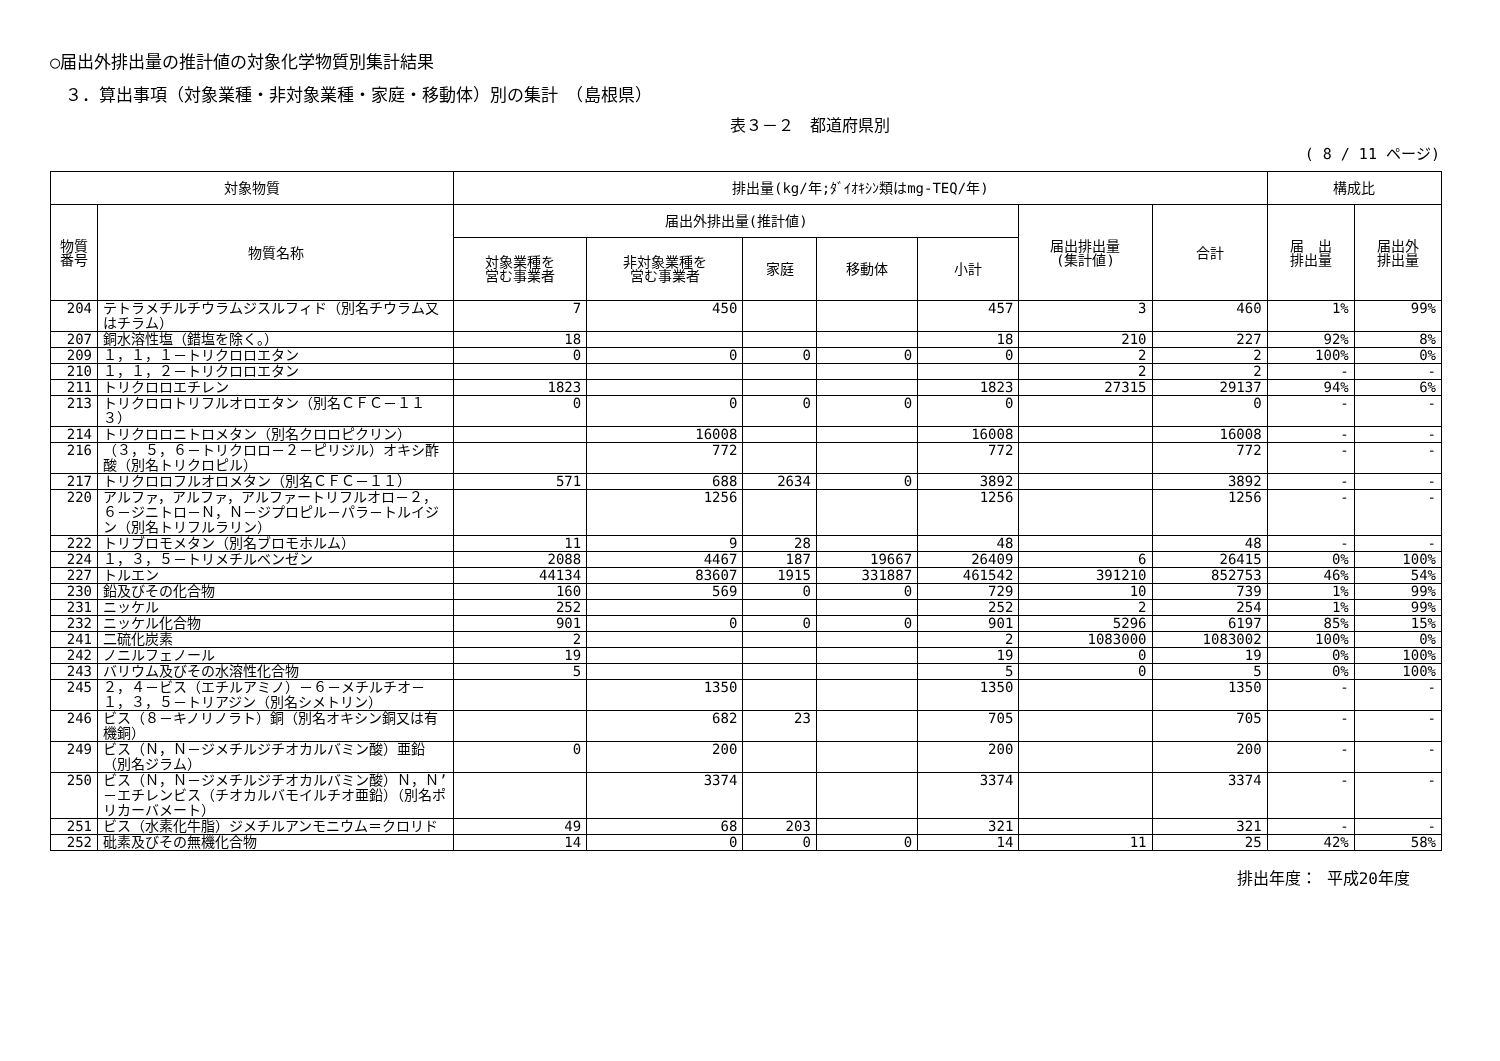○届出外排出量の推計値の対象化学物質別集計結果
３．算出事項（対象業種・非対象業種・家庭・移動体）別の集計　（島根県）
表３－２　都道府県別
( 8 / 11 ページ)
| 対象物質 | | 排出量(kg/年;ﾀﾞｲｵｷｼﾝ類はmg-TEQ/年) | | | | | | | 構成比 | |
| --- | --- | --- | --- | --- | --- | --- | --- | --- | --- | --- |
| 物質 番号 | 物質名称 | 届出外排出量(推計値) | | | | | 届出排出量 (集計値) | 合計 | 届 出 排出量 | 届出外 排出量 |
| | | 対象業種を 営む事業者 | 非対象業種を 営む事業者 | 家庭 | 移動体 | 小計 | | | | |
| 204 | テトラメチルチウラムジスルフィド（別名チウラム又はチラム） | 7 | 450 | | | 457 | 3 | 460 | 1% | 99% |
| 207 | 銅水溶性塩（錯塩を除く。） | 18 | | | | 18 | 210 | 227 | 92% | 8% |
| 209 | １，１，１－トリクロロエタン | 0 | 0 | 0 | 0 | 0 | 2 | 2 | 100% | 0% |
| 210 | １，１，２－トリクロロエタン | | | | | | 2 | 2 | - | - |
| 211 | トリクロロエチレン | 1823 | | | | 1823 | 27315 | 29137 | 94% | 6% |
| 213 | トリクロロトリフルオロエタン（別名ＣＦＣ－１１３） | 0 | 0 | 0 | 0 | 0 | | 0 | - | - |
| 214 | トリクロロニトロメタン（別名クロロピクリン） | | 16008 | | | 16008 | | 16008 | - | - |
| 216 | （３，５，６－トリクロロ－２－ピリジル）オキシ酢酸（別名トリクロピル） | | 772 | | | 772 | | 772 | - | - |
| 217 | トリクロロフルオロメタン（別名ＣＦＣ－１１） | 571 | 688 | 2634 | 0 | 3892 | | 3892 | - | - |
| 220 | アルファ，アルファ，アルファートリフルオロ－２，６－ジニトロ－Ｎ，Ｎ－ジプロピル－パラ－トルイジン（別名トリフルラリン） | | 1256 | | | 1256 | | 1256 | - | - |
| 222 | トリブロモメタン（別名ブロモホルム） | 11 | 9 | 28 | | 48 | | 48 | - | - |
| 224 | １，３，５－トリメチルベンゼン | 2088 | 4467 | 187 | 19667 | 26409 | 6 | 26415 | 0% | 100% |
| 227 | トルエン | 44134 | 83607 | 1915 | 331887 | 461542 | 391210 | 852753 | 46% | 54% |
| 230 | 鉛及びその化合物 | 160 | 569 | 0 | 0 | 729 | 10 | 739 | 1% | 99% |
| 231 | ニッケル | 252 | | | | 252 | 2 | 254 | 1% | 99% |
| 232 | ニッケル化合物 | 901 | 0 | 0 | 0 | 901 | 5296 | 6197 | 85% | 15% |
| 241 | 二硫化炭素 | 2 | | | | 2 | 1083000 | 1083002 | 100% | 0% |
| 242 | ノニルフェノール | 19 | | | | 19 | 0 | 19 | 0% | 100% |
| 243 | バリウム及びその水溶性化合物 | 5 | | | | 5 | 0 | 5 | 0% | 100% |
| 245 | ２，４－ビス（エチルアミノ）－６－メチルチオ－１，３，５－トリアジン（別名シメトリン） | | 1350 | | | 1350 | | 1350 | - | - |
| 246 | ビス（８－キノリノラト）銅（別名オキシン銅又は有機銅） | | 682 | 23 | | 705 | | 705 | - | - |
| 249 | ビス（Ｎ，Ｎ－ジメチルジチオカルバミン酸）亜鉛（別名ジラム） | 0 | 200 | | | 200 | | 200 | - | - |
| 250 | ビス（Ｎ，Ｎ－ジメチルジチオカルバミン酸）Ｎ，Ｎ’－エチレンビス（チオカルバモイルチオ亜鉛）（別名ポリカーバメート） | | 3374 | | | 3374 | | 3374 | - | - |
| 251 | ビス（水素化牛脂）ジメチルアンモニウム＝クロリド | 49 | 68 | 203 | | 321 | | 321 | - | - |
| 252 | 砒素及びその無機化合物 | 14 | 0 | 0 | 0 | 14 | 11 | 25 | 42% | 58% |
排出年度： 平成20年度